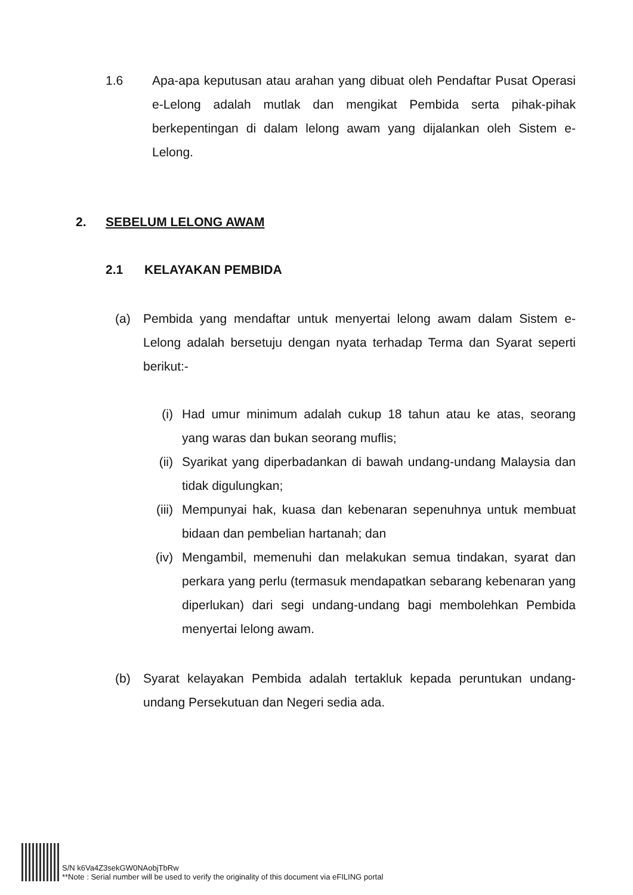1.6 Apa-apa keputusan atau arahan yang dibuat oleh Pendaftar Pusat Operasi e-Lelong adalah mutlak dan mengikat Pembida serta pihak-pihak berkepentingan di dalam lelong awam yang dijalankan oleh Sistem e-Lelong.
2. SEBELUM LELONG AWAM
2.1 KELAYAKAN PEMBIDA
(a) Pembida yang mendaftar untuk menyertai lelong awam dalam Sistem e-Lelong adalah bersetuju dengan nyata terhadap Terma dan Syarat seperti berikut:-
(i) Had umur minimum adalah cukup 18 tahun atau ke atas, seorang yang waras dan bukan seorang muflis;
(ii) Syarikat yang diperbadankan di bawah undang-undang Malaysia dan tidak digulungkan;
(iii) Mempunyai hak, kuasa dan kebenaran sepenuhnya untuk membuat bidaan dan pembelian hartanah; dan
(iv) Mengambil, memenuhi dan melakukan semua tindakan, syarat dan perkara yang perlu (termasuk mendapatkan sebarang kebenaran yang diperlukan) dari segi undang-undang bagi membolehkan Pembida menyertai lelong awam.
(b) Syarat kelayakan Pembida adalah tertakluk kepada peruntukan undang-undang Persekutuan dan Negeri sedia ada.
S/N k6Va4Z3sekGW0NAobjTbRw
**Note : Serial number will be used to verify the originality of this document via eFILING portal